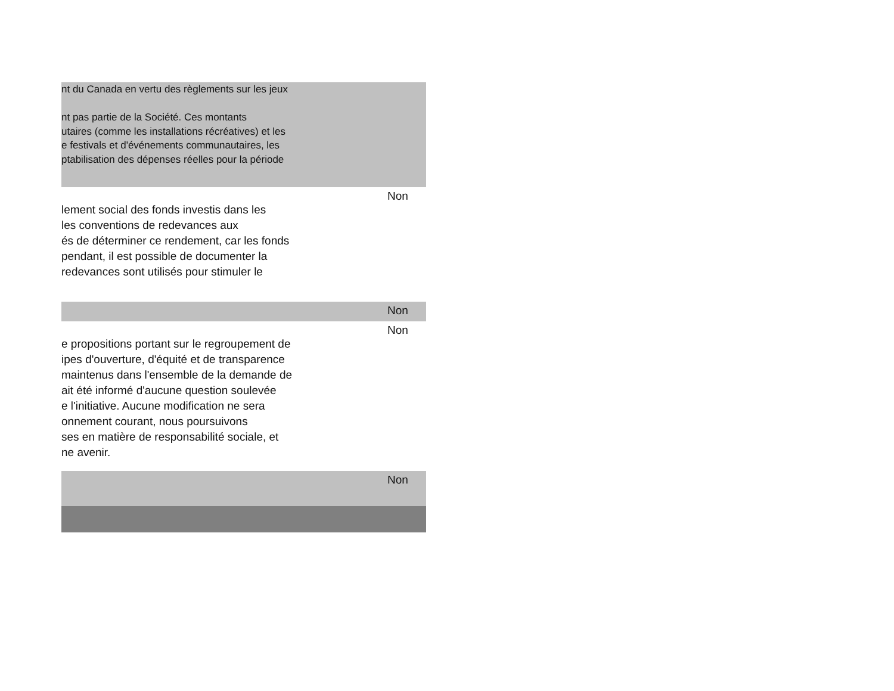| nt du Canada en vertu des règlements sur les jeux nt pas partie de la Société. Ces montants utaires (comme les installations récréatives) et les e festivals et d'événements communautaires, les ptabilisation des dépenses réelles pour la période | |
| lement social des fonds investis dans les les conventions de redevances aux és de déterminer ce rendement, car les fonds pendant, il est possible de documenter la redevances sont utilisés pour stimuler le | Non |
| | Non |
| e propositions portant sur le regroupement de ipes d'ouverture, d'équité et de transparence maintenus dans l'ensemble de la demande de ait été informé d'aucune question soulevée e l'initiative. Aucune modification ne sera onnement courant, nous poursuivons ses en matière de responsabilité sociale, et ne avenir. | Non |
| | Non |